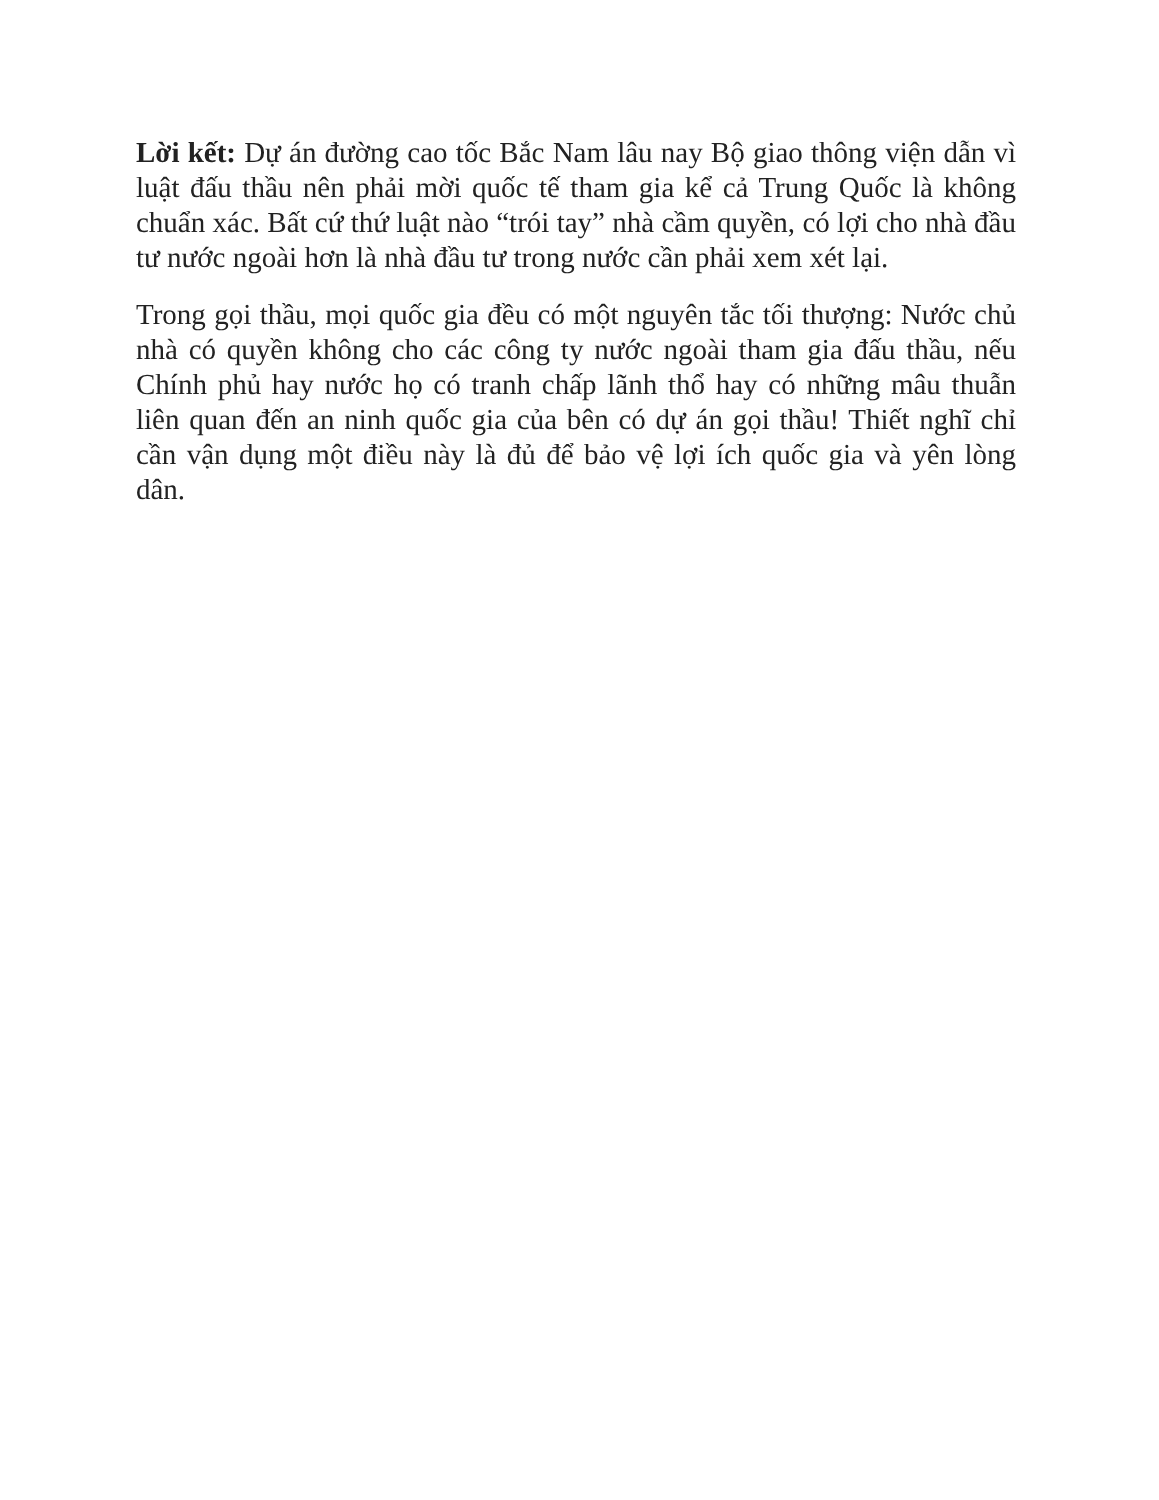Lời kết: Dự án đường cao tốc Bắc Nam lâu nay Bộ giao thông viện dẫn vì luật đấu thầu nên phải mời quốc tế tham gia kể cả Trung Quốc là không chuẩn xác. Bất cứ thứ luật nào “trói tay” nhà cầm quyền, có lợi cho nhà đầu tư nước ngoài hơn là nhà đầu tư trong nước cần phải xem xét lại.
Trong gọi thầu, mọi quốc gia đều có một nguyên tắc tối thượng: Nước chủ nhà có quyền không cho các công ty nước ngoài tham gia đấu thầu, nếu Chính phủ hay nước họ có tranh chấp lãnh thổ hay có những mâu thuẫn liên quan đến an ninh quốc gia của bên có dự án gọi thầu! Thiết nghĩ chỉ cần vận dụng một điều này là đủ để bảo vệ lợi ích quốc gia và yên lòng dân.